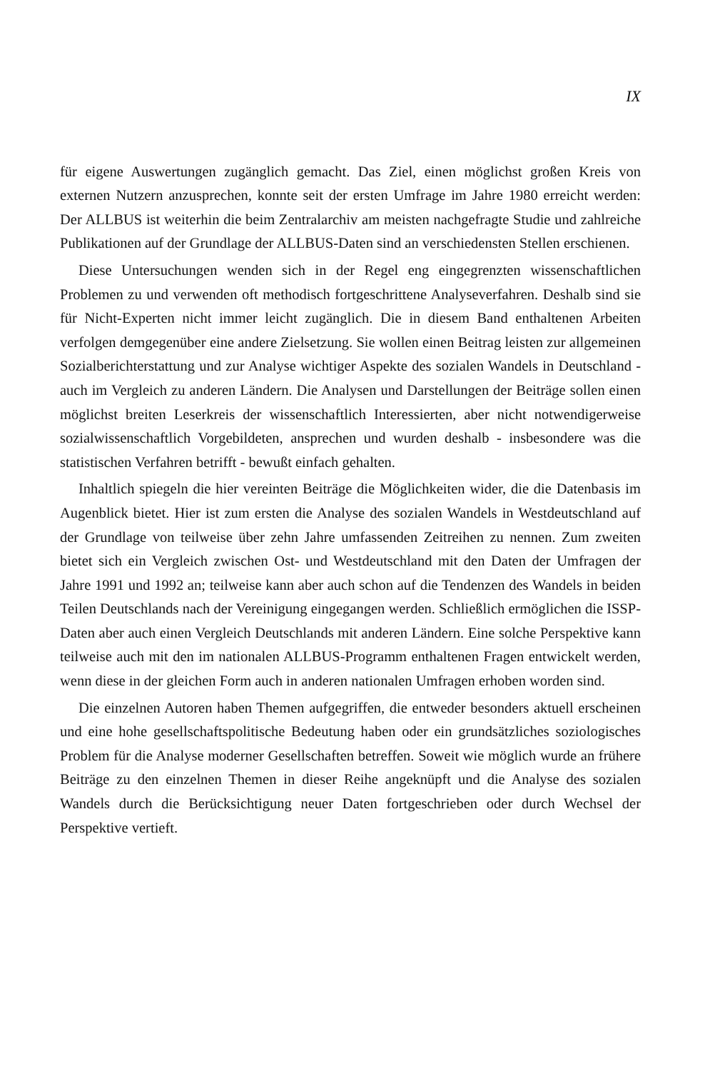IX
für eigene Auswertungen zugänglich gemacht. Das Ziel, einen möglichst großen Kreis von externen Nutzern anzusprechen, konnte seit der ersten Umfrage im Jahre 1980 erreicht werden: Der ALLBUS ist weiterhin die beim Zentralarchiv am meisten nachgefragte Studie und zahlreiche Publikationen auf der Grundlage der ALLBUS-Daten sind an verschiedensten Stellen erschienen.
Diese Untersuchungen wenden sich in der Regel eng eingegrenzten wissenschaftlichen Problemen zu und verwenden oft methodisch fortgeschrittene Analyseverfahren. Deshalb sind sie für Nicht-Experten nicht immer leicht zugänglich. Die in diesem Band enthaltenen Arbeiten verfolgen demgegenüber eine andere Zielsetzung. Sie wollen einen Beitrag leisten zur allgemeinen Sozialberichterstattung und zur Analyse wichtiger Aspekte des sozialen Wandels in Deutschland - auch im Vergleich zu anderen Ländern. Die Analysen und Darstellungen der Beiträge sollen einen möglichst breiten Leserkreis der wissenschaftlich Interessierten, aber nicht notwendigerweise sozialwissenschaftlich Vorgebildeten, ansprechen und wurden deshalb - insbesondere was die statistischen Verfahren betrifft - bewußt einfach gehalten.
Inhaltlich spiegeln die hier vereinten Beiträge die Möglichkeiten wider, die die Datenbasis im Augenblick bietet. Hier ist zum ersten die Analyse des sozialen Wandels in Westdeutschland auf der Grundlage von teilweise über zehn Jahre umfassenden Zeitreihen zu nennen. Zum zweiten bietet sich ein Vergleich zwischen Ost- und Westdeutschland mit den Daten der Umfragen der Jahre 1991 und 1992 an; teilweise kann aber auch schon auf die Tendenzen des Wandels in beiden Teilen Deutschlands nach der Vereinigung eingegangen werden. Schließlich ermöglichen die ISSP-Daten aber auch einen Vergleich Deutschlands mit anderen Ländern. Eine solche Perspektive kann teilweise auch mit den im nationalen ALLBUS-Programm enthaltenen Fragen entwickelt werden, wenn diese in der gleichen Form auch in anderen nationalen Umfragen erhoben worden sind.
Die einzelnen Autoren haben Themen aufgegriffen, die entweder besonders aktuell erscheinen und eine hohe gesellschaftspolitische Bedeutung haben oder ein grundsätzliches soziologisches Problem für die Analyse moderner Gesellschaften betreffen. Soweit wie möglich wurde an frühere Beiträge zu den einzelnen Themen in dieser Reihe angeknüpft und die Analyse des sozialen Wandels durch die Berücksichtigung neuer Daten fortgeschrieben oder durch Wechsel der Perspektive vertieft.